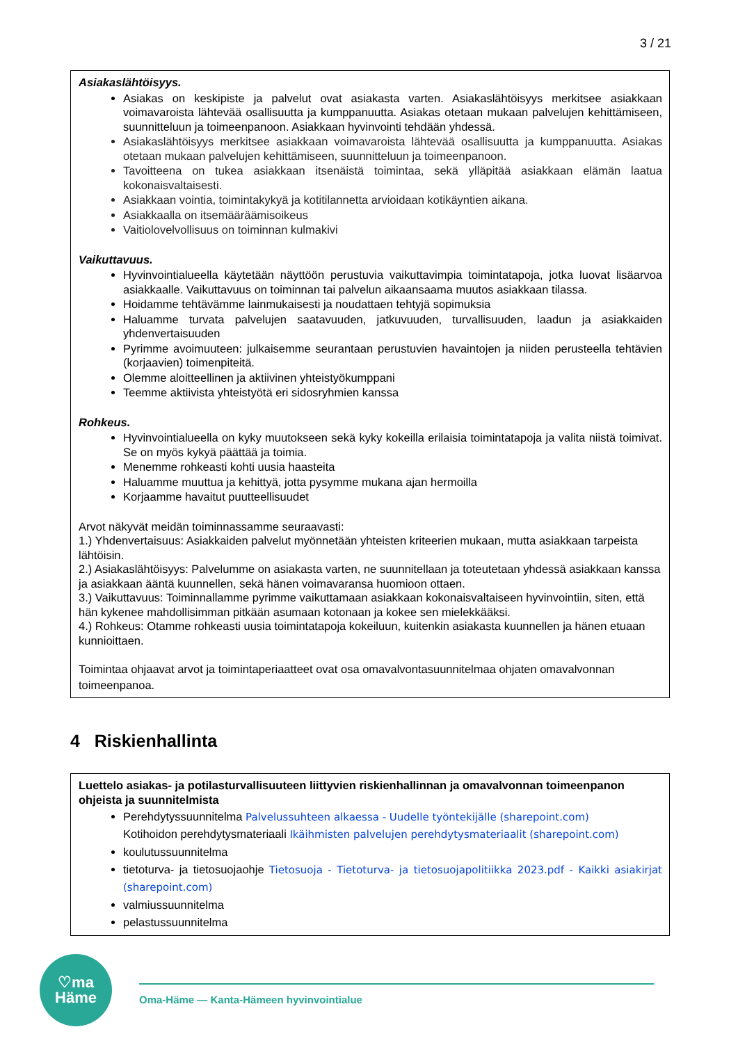3 / 21
Asiakaslähtöisyys.
Asiakas on keskipiste ja palvelut ovat asiakasta varten. Asiakaslähtöisyys merkitsee asiakkaan voimavaroista lähtevää osallisuutta ja kumppanuutta. Asiakas otetaan mukaan palvelujen kehittämiseen, suunnitteluun ja toimeenpanoon. Asiakkaan hyvinvointi tehdään yhdessä.
Asiakaslähtöisyys merkitsee asiakkaan voimavaroista lähtevää osallisuutta ja kumppanuutta. Asiakas otetaan mukaan palvelujen kehittämiseen, suunnitteluun ja toimeenpanoon.
Tavoitteena on tukea asiakkaan itsenäistä toimintaa, sekä ylläpitää asiakkaan elämän laatua kokonaisvaltaisesti.
Asiakkaan vointia, toimintakykyä ja kotitilannetta arvioidaan kotikäyntien aikana.
Asiakkaalla on itsemääräämisoikeus
Vaitiolovelvollisuus on toiminnan kulmakivi
Vaikuttavuus.
Hyvinvointialueella käytetään näyttöön perustuvia vaikuttavimpia toimintatapoja, jotka luovat lisäarvoa asiakkaalle. Vaikuttavuus on toiminnan tai palvelun aikaansaama muutos asiakkaan tilassa.
Hoidamme tehtävämme lainmukaisesti ja noudattaen tehtyjä sopimuksia
Haluamme turvata palvelujen saatavuuden, jatkuvuuden, turvallisuuden, laadun ja asiakkaiden yhdenvertaisuuden
Pyrimme avoimuuteen: julkaisemme seurantaan perustuvien havaintojen ja niiden perusteella tehtävien (korjaavien) toimenpiteitä.
Olemme aloitteellinen ja aktiivinen yhteistyökumppani
Teemme aktiivista yhteistyötä eri sidosryhmien kanssa
Rohkeus.
Hyvinvointialueella on kyky muutokseen sekä kyky kokeilla erilaisia toimintatapoja ja valita niistä toimivat. Se on myös kykyä päättää ja toimia.
Menemme rohkeasti kohti uusia haasteita
Haluamme muuttua ja kehittyä, jotta pysymme mukana ajan hermoilla
Korjaamme havaitut puutteellisuudet
Arvot näkyvät meidän toiminnassamme seuraavasti:
1.) Yhdenvertaisuus: Asiakkaiden palvelut myönnetään yhteisten kriteerien mukaan, mutta asiakkaan tarpeista lähtöisin.
2.) Asiakaslähtöisyys: Palvelumme on asiakasta varten, ne suunnitellaan ja toteutetaan yhdessä asiakkaan kanssa ja asiakkaan ääntä kuunnellen, sekä hänen voimavaransa huomioon ottaen.
3.) Vaikuttavuus: Toiminnallamme pyrimme vaikuttamaan asiakkaan kokonaisvaltaiseen hyvinvointiin, siten, että hän kykenee mahdollisimman pitkään asumaan kotonaan ja kokee sen mielekkääksi.
4.) Rohkeus: Otamme rohkeasti uusia toimintatapoja kokeiluun, kuitenkin asiakasta kuunnellen ja hänen etuaan kunnioittaen.
Toimintaa ohjaavat arvot ja toimintaperiaatteet ovat osa omavalvontasuunnitelmaa ohjaten omavalvonnan toimeenpanoa.
4 Riskienhallinta
Luettelo asiakas- ja potilasturvallisuuteen liittyvien riskienhallinnan ja omavalvonnan toimeenpanon ohjeista ja suunnitelmista
Perehdytyssuunnitelma Palvelussuhteen alkaessa - Uudelle työntekijälle (sharepoint.com)
Kotihoidon perehdytysmateriaali Ikäihmisten palvelujen perehdytysmateriaalit (sharepoint.com)
koulutussuunnitelma
tietoturva- ja tietosuojaohje Tietosuoja - Tietoturva- ja tietosuojapolitiikka 2023.pdf - Kaikki asiakirjat (sharepoint.com)
valmiussuunnitelma
pelastussuunnitelma
♡ma
Häme
Oma-Häme — Kanta-Hämeen hyvinvointialue